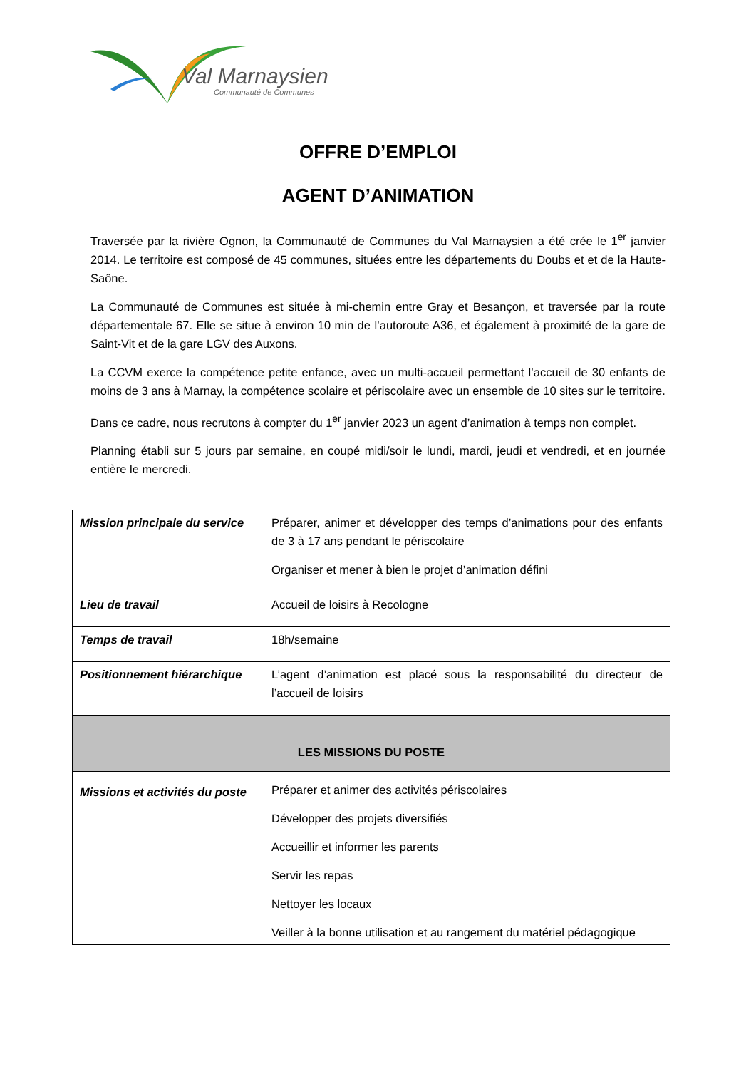Val Marnaysien
Communauté de Communes
OFFRE D’EMPLOI
AGENT D’ANIMATION
Traversée par la rivière Ognon, la Communauté de Communes du Val Marnaysien a été crée le 1<sup>er</sup> janvier 2014. Le territoire est composé de 45 communes, situées entre les départements du Doubs et et de la Haute-Saône.
La Communauté de Communes est située à mi-chemin entre Gray et Besançon, et traversée par la route départementale 67. Elle se situe à environ 10 min de l’autoroute A36, et également à proximité de la gare de Saint-Vit et de la gare LGV des Auxons.
La CCVM exerce la compétence petite enfance, avec un multi-accueil permettant l’accueil de 30 enfants de moins de 3 ans à Marnay, la compétence scolaire et périscolaire avec un ensemble de 10 sites sur le territoire.
Dans ce cadre, nous recrutons à compter du 1<sup>er</sup> janvier 2023 un agent d’animation à temps non complet.
Planning établi sur 5 jours par semaine, en coupé midi/soir le lundi, mardi, jeudi et vendredi, et en journée entière le mercredi.
| Mission principale du service | Préparer, animer et développer des temps d’animations pour des enfants de 3 à 17 ans pendant le périscolaire Organiser et mener à bien le projet d’animation défini |
| Lieu de travail | Accueil de loisirs à Recologne |
| Temps de travail | 18h/semaine |
| Positionnement hiérarchique | L’agent d’animation est placé sous la responsabilité du directeur de l’accueil de loisirs |
| LES MISSIONS DU POSTE | |
| Missions et activités du poste | Préparer et animer des activités périscolaires Développer des projets diversifiés Accueillir et informer les parents Servir les repas Nettoyer les locaux Veiller à la bonne utilisation et au rangement du matériel pédagogique |